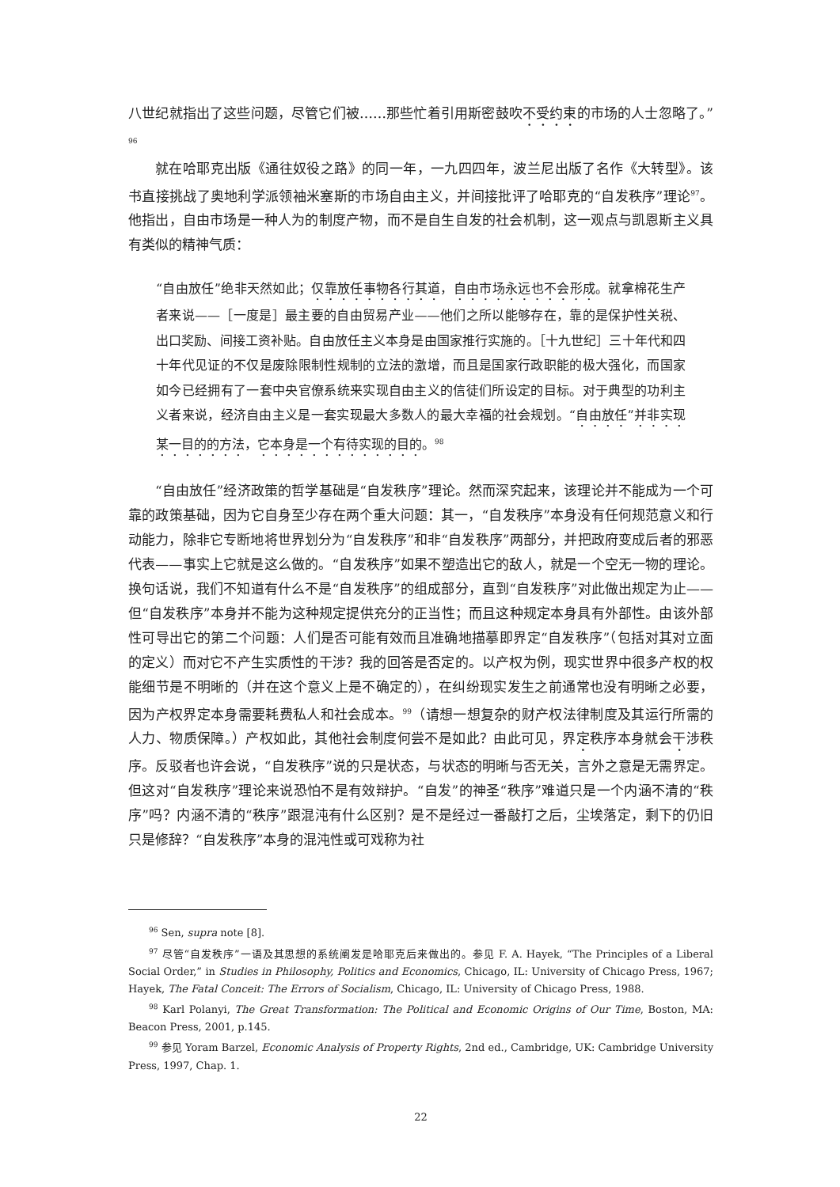八世纪就指出了这些问题，尽管它们被……那些忙着引用斯密鼓吹不受约束的市场的人士忽略了。”<sup>96</sup>
就在哈耶克出版《通往奴役之路》的同一年，一九四四年，波兰尼出版了名作《大转型》。该书直接挑战了奥地利学派领袖米塞斯的市场自由主义，并间接批评了哈耶克的“自发秩序”理论<sup>97</sup>。他指出，自由市场是一种人为的制度产物，而不是自生自发的社会机制，这一观点与凯恩斯主义具有类似的精神气质：
“自由放任”绝非天然如此；仅靠放任事物各行其道，自由市场永远也不会形成。就拿棉花生产者来说——［一度是］最主要的自由贸易产业——他们之所以能够存在，靠的是保护性关税、出口奖励、间接工资补贴。自由放任主义本身是由国家推行实施的。［十九世纪］三十年代和四十年代见证的不仅是废除限制性规制的立法的激增，而且是国家行政职能的极大强化，而国家如今已经拥有了一套中央官僚系统来实现自由主义的信徒们所设定的目标。对于典型的功利主义者来说，经济自由主义是一套实现最大多数人的最大幸福的社会规划。“自由放任”并非实现某一目的的方法，它本身是一个有待实现的目的。<sup>98</sup>
“自由放任”经济政策的哲学基础是“自发秩序”理论。然而深究起来，该理论并不能成为一个可靠的政策基础，因为它自身至少存在两个重大问题：其一，“自发秩序”本身没有任何规范意义和行动能力，除非它专断地将世界划分为“自发秩序”和非“自发秩序”两部分，并把政府变成后者的邪恶代表——事实上它就是这么做的。“自发秩序”如果不塑造出它的敌人，就是一个空无一物的理论。换句话说，我们不知道有什么不是“自发秩序”的组成部分，直到“自发秩序”对此做出规定为止——但“自发秩序”本身并不能为这种规定提供充分的正当性；而且这种规定本身具有外部性。由该外部性可导出它的第二个问题：人们是否可能有效而且准确地描摹即界定“自发秩序”（包括对其对立面的定义）而对它不产生实质性的干涉？我的回答是否定的。以产权为例，现实世界中很多产权的权能细节是不明晰的（并在这个意义上是不确定的），在纠纷现实发生之前通常也没有明晰之必要，因为产权界定本身需要耗费私人和社会成本。<sup>99</sup>（请想一想复杂的财产权法律制度及其运行所需的人力、物质保障。）产权如此，其他社会制度何尝不是如此？由此可见，界定秩序本身就会干涉秩序。反驳者也许会说，“自发秩序”说的只是状态，与状态的明晰与否无关，言外之意是无需界定。但这对“自发秩序”理论来说恐怕不是有效辩护。“自发”的神圣“秩序”难道只是一个内涵不清的“秩序”吗？内涵不清的“秩序”跟混沌有什么区别？是不是经过一番敲打之后，尘埃落定，剩下的仍旧只是修辞？“自发秩序”本身的混沌性或可戏称为社
<sup>96</sup> Sen, supra note [8].
<sup>97</sup> 尽管“自发秩序”一语及其思想的系统阐发是哈耶克后来做出的。参见 F. A. Hayek, “The Principles of a Liberal Social Order,” in Studies in Philosophy, Politics and Economics, Chicago, IL: University of Chicago Press, 1967; Hayek, The Fatal Conceit: The Errors of Socialism, Chicago, IL: University of Chicago Press, 1988.
<sup>98</sup> Karl Polanyi, The Great Transformation: The Political and Economic Origins of Our Time, Boston, MA: Beacon Press, 2001, p.145.
<sup>99</sup> 参见 Yoram Barzel, Economic Analysis of Property Rights, 2nd ed., Cambridge, UK: Cambridge University Press, 1997, Chap. 1.
22